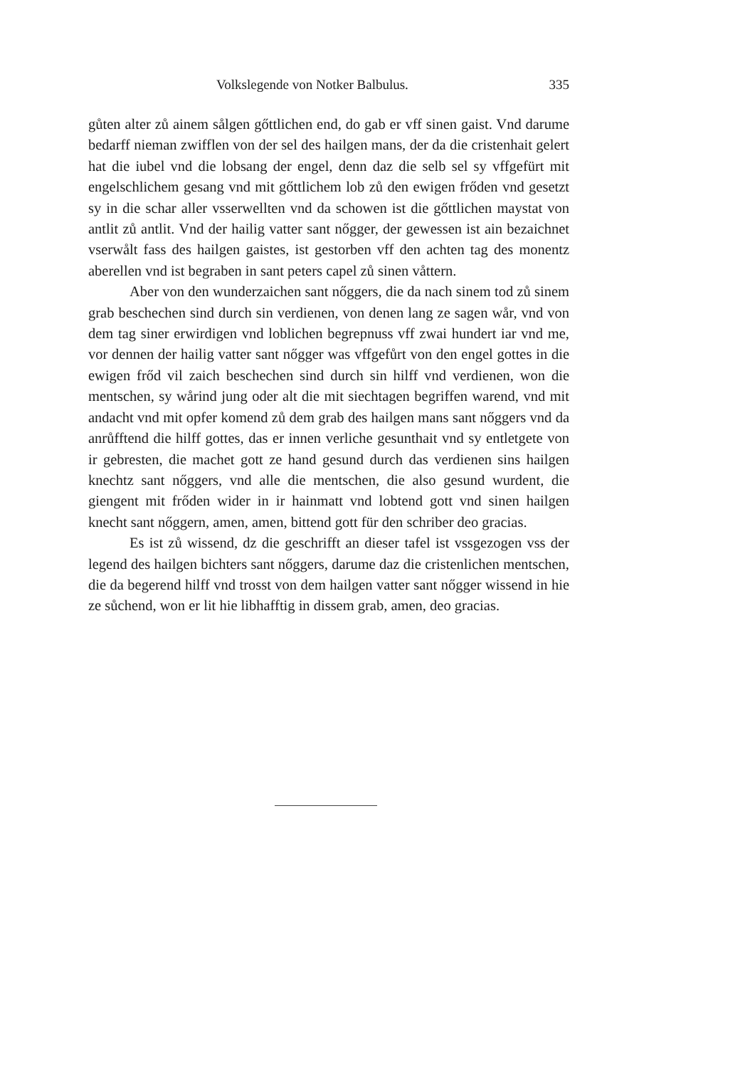Volkslegende von Notker Balbulus. 335
gůten alter zů ainem sålgen gőttlichen end, do gab er vff sinen gaist. Vnd darume bedarff nieman zwifflen von der sel des hailgen mans, der da die cristenhait gelert hat die iubel vnd die lobsang der engel, denn daz die selb sel sy vffgefürt mit engelschlichem gesang vnd mit gőttlichem lob zů den ewigen frőden vnd gesetzt sy in die schar aller vsserwellten vnd da schowen ist die gőttlichen maystat von antlit zů antlit. Vnd der hailig vatter sant nőgger, der gewessen ist ain bezaichnet vserwålt fass des hailgen gaistes, ist gestorben vff den achten tag des monentz aberellen vnd ist begraben in sant peters capel zů sinen våttern.
Aber von den wunderzaichen sant nőggers, die da nach sinem tod zů sinem grab beschechen sind durch sin verdienen, von denen lang ze sagen wår, vnd von dem tag siner erwirdigen vnd loblichen begrepnuss vff zwai hundert iar vnd me, vor dennen der hailig vatter sant nőgger was vffgefůrt von den engel gottes in die ewigen frőd vil zaich beschechen sind durch sin hilff vnd verdienen, won die mentschen, sy wårind jung oder alt die mit siechtagen begriffen warend, vnd mit andacht vnd mit opfer komend zů dem grab des hailgen mans sant nőggers vnd da anrůfftend die hilff gottes, das er innen verliche gesunthait vnd sy entletgete von ir gebresten, die machet gott ze hand gesund durch das verdienen sins hailgen knechtz sant nőggers, vnd alle die mentschen, die also gesund wurdent, die giengent mit frőden wider in ir hainmatt vnd lobtend gott vnd sinen hailgen knecht sant nőggern, amen, amen, bittend gott für den schriber deo gracias.
Es ist zů wissend, dz die geschrifft an dieser tafel ist vssgezogen vss der legend des hailgen bichters sant nőggers, darume daz die cristenlichen mentschen, die da begerend hilff vnd trosst von dem hailgen vatter sant nőgger wissend in hie ze sůchend, won er lit hie libhafftig in dissem grab, amen, deo gracias.